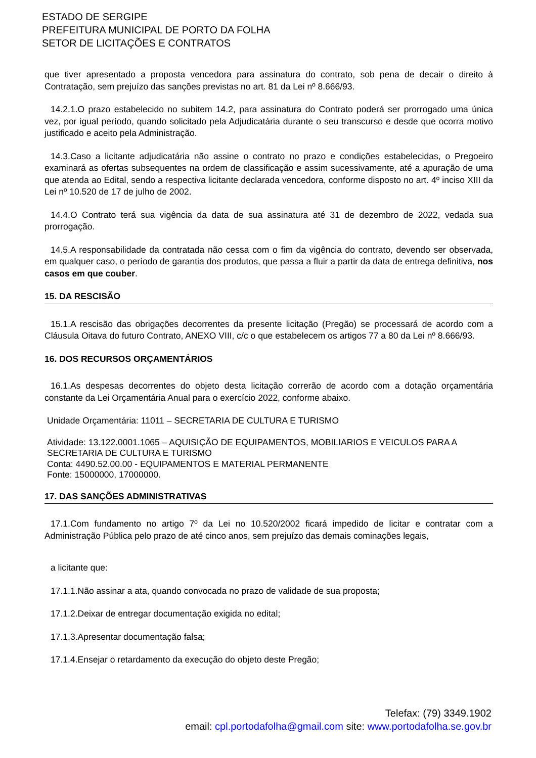ESTADO DE SERGIPE
PREFEITURA MUNICIPAL DE PORTO DA FOLHA
SETOR DE LICITAÇÕES E CONTRATOS
que tiver apresentado a proposta vencedora para assinatura do contrato, sob pena de decair o direito à Contratação, sem prejuízo das sanções previstas no art. 81 da Lei nº 8.666/93.
14.2.1.O prazo estabelecido no subitem 14.2, para assinatura do Contrato poderá ser prorrogado uma única vez, por igual período, quando solicitado pela Adjudicatária durante o seu transcurso e desde que ocorra motivo justificado e aceito pela Administração.
14.3.Caso a licitante adjudicatária não assine o contrato no prazo e condições estabelecidas, o Pregoeiro examinará as ofertas subsequentes na ordem de classificação e assim sucessivamente, até a apuração de uma que atenda ao Edital, sendo a respectiva licitante declarada vencedora, conforme disposto no art. 4º inciso XIII da Lei nº 10.520 de 17 de julho de 2002.
14.4.O Contrato terá sua vigência da data de sua assinatura até 31 de dezembro de 2022, vedada sua prorrogação.
14.5.A responsabilidade da contratada não cessa com o fim da vigência do contrato, devendo ser observada, em qualquer caso, o período de garantia dos produtos, que passa a fluir a partir da data de entrega definitiva, nos casos em que couber.
15. DA RESCISÃO
15.1.A rescisão das obrigações decorrentes da presente licitação (Pregão) se processará de acordo com a Cláusula Oitava do futuro Contrato, ANEXO VIII, c/c o que estabelecem os artigos 77 a 80 da Lei nº 8.666/93.
16. DOS RECURSOS ORÇAMENTÁRIOS
16.1.As despesas decorrentes do objeto desta licitação correrão de acordo com a dotação orçamentária constante da Lei Orçamentária Anual para o exercício 2022, conforme abaixo.
Unidade Orçamentária: 11011 – SECRETARIA DE CULTURA E TURISMO
Atividade: 13.122.0001.1065 – AQUISIÇÃO DE EQUIPAMENTOS, MOBILIARIOS E VEICULOS PARA A SECRETARIA DE CULTURA E TURISMO
Conta: 4490.52.00.00 - EQUIPAMENTOS E MATERIAL PERMANENTE
Fonte: 15000000, 17000000.
17. DAS SANÇÕES ADMINISTRATIVAS
17.1.Com fundamento no artigo 7º da Lei no 10.520/2002 ficará impedido de licitar e contratar com a Administração Pública pelo prazo de até cinco anos, sem prejuízo das demais cominações legais,
a licitante que:
17.1.1.Não assinar a ata, quando convocada no prazo de validade de sua proposta;
17.1.2.Deixar de entregar documentação exigida no edital;
17.1.3.Apresentar documentação falsa;
17.1.4.Ensejar o retardamento da execução do objeto deste Pregão;
Telefax: (79) 3349.1902
email: cpl.portodafolha@gmail.com site: www.portodafolha.se.gov.br